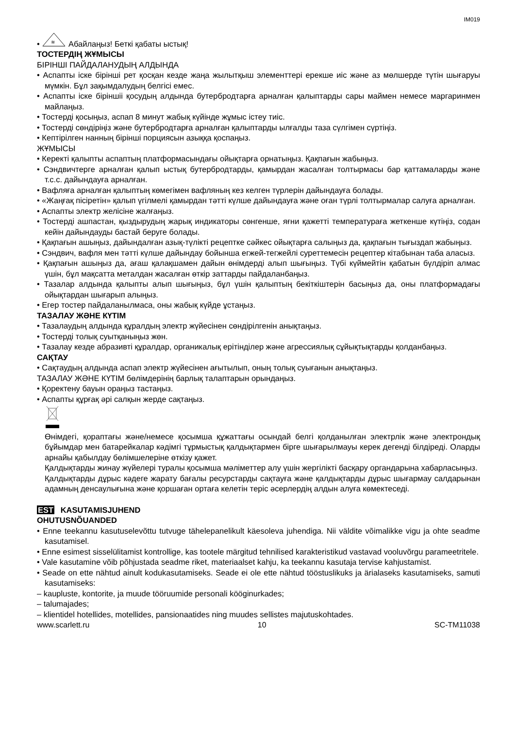IM019
•
≋
Абайлаңыз! Беткі қабаты ыстық!
ТОСТЕРДІҢ ЖҰМЫСЫ
БІРІНШІ ПАЙДАЛАНУДЫҢ АЛДЫНДА
• Аспапты іске бірінші рет қосқан кезде жаңа жылытқыш элементтері ерекше иіс және аз мөлшерде түтін шығаруы мүмкін. Бұл зақымдалудың белгісі емес.
• Аспапты іске біріншіі қосудың алдында бутербродтарға арналған қалыптарды сары маймен немесе маргаринмен майлаңыз.
• Тостерді қосыңыз, аспап 8 минут жабық күйінде жұмыс істеу тиіс.
• Тостерді сөндіріңіз және бутербродтарға арналған қалыптарды ылғалды таза сүлгімен сүртіңіз.
• Кептірілген нанның бірінші порциясын азыққа қоспаңыз.
ЖҰМЫСЫ
• Керекті қалыпты аспаптың платформасындағы ойықтарға орнатыңыз. Қақпағын жабыңыз.
• Сэндвичтерге арналған қалып ыстық бутербродтарды, қамырдан жасалған толтырмасы бар қаттамаларды және т.с.с. дайындауға арналған.
• Вафляға арналған қалыптың көмегімен вафляның кез келген түрлерін дайындауға болады.
• «Жаңғақ пісіретін» қалып үгілмелі қамырдан тәтті күлше дайындауға және оған түрлі толтырмалар салуға арналған.
• Аспапты электр желісіне жалғаңыз.
• Тостерді ашпастан, қыздырудың жарық индикаторы сөнгенше, яғни қажетті температураға жеткенше күтіңіз, содан кейін дайындауды бастай беруге болады.
• Қақпағын ашыңыз, дайындалған азық-түлікті рецептке сәйкес ойықтарға салыңыз да, қақпағын тығыздап жабыңыз.
• Сэндвич, вафля мен тәтті күлше дайындау бойынша егжей-тегжейлі суреттемесін рецептер кітабынан таба аласыз.
• Қақпағын ашыңыз да, ағаш қалақшамен дайын өнімдерді алып шығыңыз. Түбі күймейтін қабатын бүлдіріп алмас үшін, бұл мақсатта металдан жасалған өткір заттарды пайдаланбаңыз.
• Тазалар алдында қалыпты алып шығыңыз, бұл үшін қалыптың бекіткіштерін басыңыз да, оны платформадағы ойықтардан шығарып алыңыз.
• Егер тостер пайдаланылмаса, оны жабық күйде ұстаңыз.
ТАЗАЛАУ ЖӘНЕ КҮТІМ
• Тазалаудың алдында құралдың электр жүйесінен сөндірілгенін анықтаңыз.
• Тостерді толық суытқаныңыз жөн.
• Тазалау кезде абразивті құралдар, органикалық ерітінділер және агрессиялық сұйықтықтарды қолданбаңыз.
САҚТАУ
• Сақтаудың алдында аспап электр жүйесінен ағытылып, оның толық суығанын анықтаңыз.
ТАЗАЛАУ ЖӘНЕ КҮТІМ бөлімдерінің барлық талаптарын орындаңыз.
• Қоректену бауын ораңыз тастаңыз.
• Аспапты құрғақ әрі салқын жерде сақтаңыз.
Өнімдегі, қораптағы және/немесе қосымша құжаттағы осындай белгі қолданылған электрлік және электрондық бұйымдар мен батарейкалар кәдімгі тұрмыстық қалдықтармен бірге шығарылмауы керек дегенді білдіреді. Оларды арнайы қабылдау бөлімшелеріне өткізу қажет.
Қалдықтарды жинау жүйелері туралы қосымша мәліметтер алу үшін жергілікті басқару органдарына хабарласыңыз.
Қалдықтарды дұрыс кәдеге жарату бағалы ресурстарды сақтауға және қалдықтарды дұрыс шығармау салдарынан адамның денсаулығына және қоршаған ортаға келетін теріс әсерлердің алдын алуға көмектеседі.
EST KASUTAMISJUHEND
OHUTUSNÕUANDED
• Enne teekannu kasutuselevõttu tutvuge tähelepanelikult käesoleva juhendiga. Nii väldite võimalikke vigu ja ohte seadme kasutamisel.
• Enne esimest sisselülitamist kontrollige, kas tootele märgitud tehnilised karakteristikud vastavad vooluvõrgu parameetritele.
• Vale kasutamine võib põhjustada seadme riket, materiaalset kahju, ka teekannu kasutaja tervise kahjustamist.
• Seade on ette nähtud ainult kodukasutamiseks. Seade ei ole ette nähtud tööstuslikuks ja ärialaseks kasutamiseks, samuti kasutamiseks:
– kaupluste, kontorite, ja muude tööruumide personali kööginurkades;
– talumajades;
– klientidel hotellides, motellides, pansionaatides ning muudes sellistes majutuskohtades.
www.scarlett.ru 10 SC-TM11038